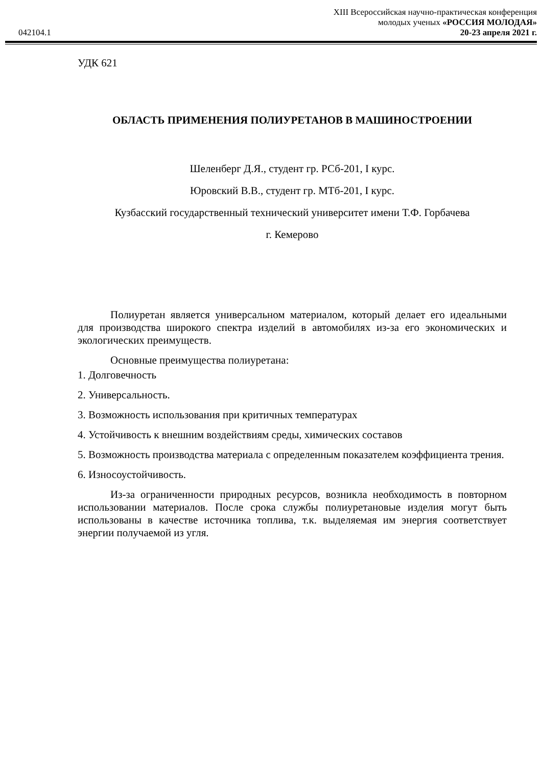042104.1
XIII Всероссийская научно-практическая конференция
молодых ученых «РОССИЯ МОЛОДАЯ»
20-23 апреля 2021 г.
УДК 621
ОБЛАСТЬ ПРИМЕНЕНИЯ ПОЛИУРЕТАНОВ В МАШИНОСТРОЕНИИ
Шеленберг Д.Я., студент гр. РСб-201, I курс.
Юровский В.В., студент гр. МТб-201, I курс.
Кузбасский государственный технический университет имени Т.Ф. Горбачева
г. Кемерово
Полиуретан является универсальном материалом, который делает его идеальными для производства широкого спектра изделий в автомобилях из-за его экономических и экологических преимуществ.
Основные преимущества полиуретана:
1. Долговечность
2. Универсальность.
3. Возможность использования при критичных температурах
4. Устойчивость к внешним воздействиям среды, химических составов
5. Возможность производства материала с определенным показателем коэффициента трения.
6. Износоустойчивость.
Из-за ограниченности природных ресурсов, возникла необходимость в повторном использовании материалов. После срока службы полиуретановые изделия могут быть использованы в качестве источника топлива, т.к. выделяемая им энергия соответствует энергии получаемой из угля.